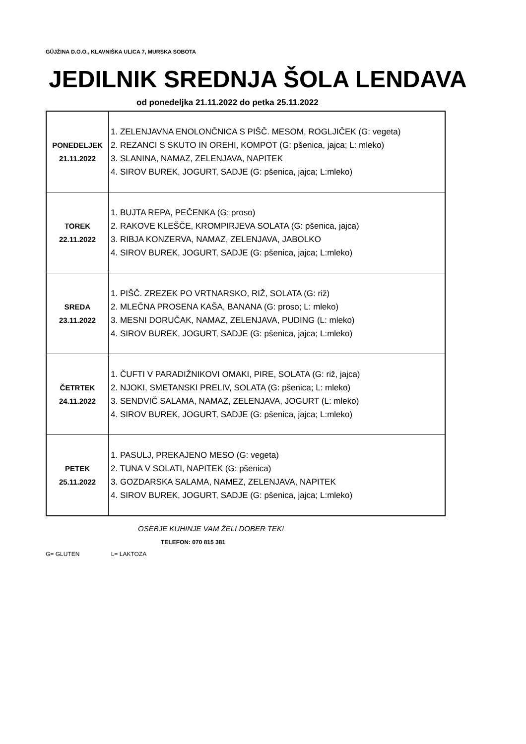GÜJŽINA D.O.O., KLAVNIŠKA ULICA 7, MURSKA SOBOTA
JEDILNIK SREDNJA ŠOLA LENDAVA
od ponedeljka 21.11.2022 do petka 25.11.2022
| PONEDELJEK 21.11.2022 | 1. ZELENJAVNA ENOLONČNICA S PIŠČ. MESOM, ROGLJIČEK (G: vegeta) 2. REZANCI S SKUTO IN OREHI, KOMPOT (G: pšenica, jajca; L: mleko) 3. SLANINA, NAMAZ, ZELENJAVA, NAPITEK 4. SIROV BUREK, JOGURT, SADJE (G: pšenica, jajca; L:mleko) |
| TOREK 22.11.2022 | 1. BUJTA REPA, PEČENKA (G: proso) 2. RAKOVE KLEŠČE, KROMPIRJEVA SOLATA (G: pšenica, jajca) 3. RIBJA KONZERVA, NAMAZ, ZELENJAVA, JABOLKO 4. SIROV BUREK, JOGURT, SADJE (G: pšenica, jajca; L:mleko) |
| SREDA 23.11.2022 | 1. PIŠČ. ZREZEK PO VRTNARSKO, RIŽ, SOLATA (G: riž) 2. MLEČNA PROSENA KAŠA, BANANA (G: proso; L: mleko) 3. MESNI DORUČAK, NAMAZ, ZELENJAVA, PUDING (L: mleko) 4. SIROV BUREK, JOGURT, SADJE (G: pšenica, jajca; L:mleko) |
| ČETRTEK 24.11.2022 | 1. ČUFTI V PARADIŽNIKOVI OMAKI, PIRE, SOLATA (G: riž, jajca) 2. NJOKI, SMETANSKI PRELIV, SOLATA (G: pšenica; L: mleko) 3. SENDVIČ SALAMA, NAMAZ, ZELENJAVA, JOGURT (L: mleko) 4. SIROV BUREK, JOGURT, SADJE (G: pšenica, jajca; L:mleko) |
| PETEK 25.11.2022 | 1. PASULJ, PREKAJENO MESO (G: vegeta) 2. TUNA V SOLATI, NAPITEK (G: pšenica) 3. GOZDARSKA SALAMA, NAMEZ, ZELENJAVA, NAPITEK 4. SIROV BUREK, JOGURT, SADJE (G: pšenica, jajca; L:mleko) |
OSEBJE KUHINJE VAM ŽELI DOBER TEK!
TELEFON: 070 815 381
G= GLUTEN L= LAKTOZA